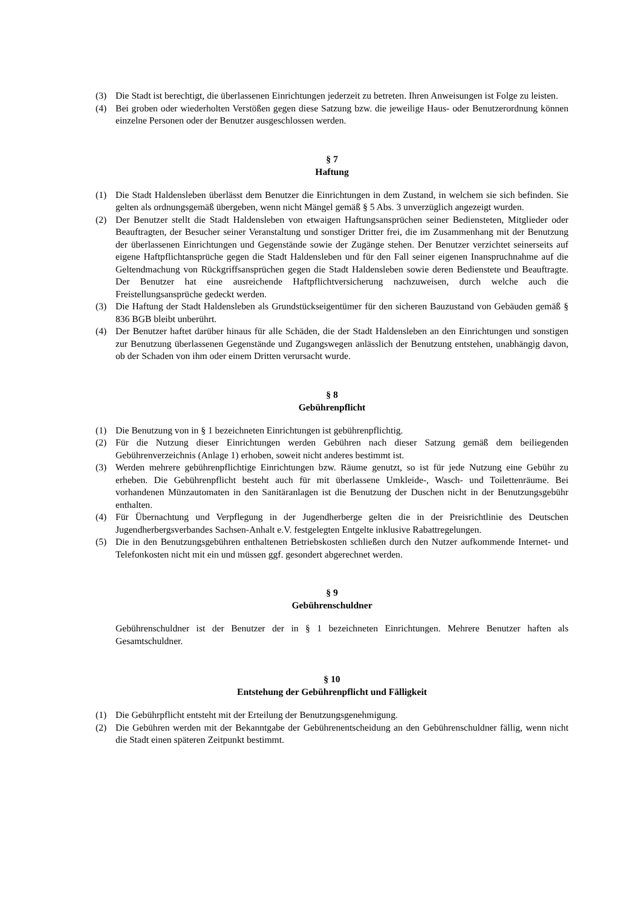(3) Die Stadt ist berechtigt, die überlassenen Einrichtungen jederzeit zu betreten. Ihren Anweisungen ist Folge zu leisten.
(4) Bei groben oder wiederholten Verstößen gegen diese Satzung bzw. die jeweilige Haus- oder Benutzerordnung können einzelne Personen oder der Benutzer ausgeschlossen werden.
§ 7
Haftung
(1) Die Stadt Haldensleben überlässt dem Benutzer die Einrichtungen in dem Zustand, in welchem sie sich befinden. Sie gelten als ordnungsgemäß übergeben, wenn nicht Mängel gemäß § 5 Abs. 3 unverzüglich angezeigt wurden.
(2) Der Benutzer stellt die Stadt Haldensleben von etwaigen Haftungsansprüchen seiner Bediensteten, Mitglieder oder Beauftragten, der Besucher seiner Veranstaltung und sonstiger Dritter frei, die im Zusammenhang mit der Benutzung der überlassenen Einrichtungen und Gegenstände sowie der Zugänge stehen. Der Benutzer verzichtet seinerseits auf eigene Haftpflichtansprüche gegen die Stadt Haldensleben und für den Fall seiner eigenen Inanspruchnahme auf die Geltendmachung von Rückgriffsansprüchen gegen die Stadt Haldensleben sowie deren Bedienstete und Beauftragte. Der Benutzer hat eine ausreichende Haftpflichtversicherung nachzuweisen, durch welche auch die Freistellungsansprüche gedeckt werden.
(3) Die Haftung der Stadt Haldensleben als Grundstückseigentümer für den sicheren Bauzustand von Gebäuden gemäß § 836 BGB bleibt unberührt.
(4) Der Benutzer haftet darüber hinaus für alle Schäden, die der Stadt Haldensleben an den Einrichtungen und sonstigen zur Benutzung überlassenen Gegenstände und Zugangswegen anlässlich der Benutzung entstehen, unabhängig davon, ob der Schaden von ihm oder einem Dritten verursacht wurde.
§ 8
Gebührenpflicht
(1) Die Benutzung von in § 1 bezeichneten Einrichtungen ist gebührenpflichtig.
(2) Für die Nutzung dieser Einrichtungen werden Gebühren nach dieser Satzung gemäß dem beiliegenden Gebührenverzeichnis (Anlage 1) erhoben, soweit nicht anderes bestimmt ist.
(3) Werden mehrere gebührenpflichtige Einrichtungen bzw. Räume genutzt, so ist für jede Nutzung eine Gebühr zu erheben. Die Gebührenpflicht besteht auch für mit überlassene Umkleide-, Wasch- und Toilettenräume. Bei vorhandenen Münzautomaten in den Sanitäranlagen ist die Benutzung der Duschen nicht in der Benutzungsgebühr enthalten.
(4) Für Übernachtung und Verpflegung in der Jugendherberge gelten die in der Preisrichtlinie des Deutschen Jugendherbergsverbandes Sachsen-Anhalt e.V. festgelegten Entgelte inklusive Rabattregelungen.
(5) Die in den Benutzungsgebühren enthaltenen Betriebskosten schließen durch den Nutzer aufkommende Internet- und Telefonkosten nicht mit ein und müssen ggf. gesondert abgerechnet werden.
§ 9
Gebührenschuldner
Gebührenschuldner ist der Benutzer der in § 1 bezeichneten Einrichtungen. Mehrere Benutzer haften als Gesamtschuldner.
§ 10
Entstehung der Gebührenpflicht und Fälligkeit
(1) Die Gebührpflicht entsteht mit der Erteilung der Benutzungsgenehmigung.
(2) Die Gebühren werden mit der Bekanntgabe der Gebührenentscheidung an den Gebührenschuldner fällig, wenn nicht die Stadt einen späteren Zeitpunkt bestimmt.